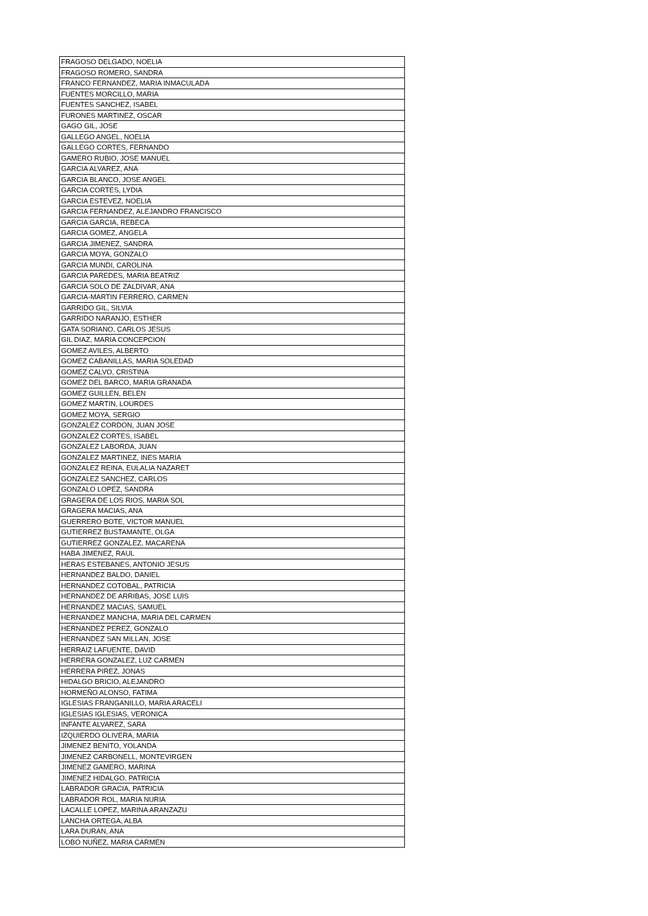| FRAGOSO DELGADO, NOELIA |
| FRAGOSO ROMERO, SANDRA |
| FRANCO FERNANDEZ, MARIA INMACULADA |
| FUENTES MORCILLO, MARIA |
| FUENTES SANCHEZ, ISABEL |
| FURONES MARTINEZ, OSCAR |
| GAGO GIL, JOSE |
| GALLEGO ANGEL, NOELIA |
| GALLEGO CORTES, FERNANDO |
| GAMERO RUBIO, JOSE MANUEL |
| GARCIA ALVAREZ, ANA |
| GARCIA BLANCO, JOSE ANGEL |
| GARCIA CORTES, LYDIA |
| GARCIA ESTEVEZ, NOELIA |
| GARCIA FERNANDEZ, ALEJANDRO FRANCISCO |
| GARCIA GARCIA, REBECA |
| GARCIA GOMEZ, ANGELA |
| GARCIA JIMENEZ, SANDRA |
| GARCIA MOYA, GONZALO |
| GARCIA MUNDI, CAROLINA |
| GARCIA PAREDES, MARIA BEATRIZ |
| GARCIA SOLO DE ZALDIVAR, ANA |
| GARCIA-MARTIN FERRERO, CARMEN |
| GARRIDO GIL, SILVIA |
| GARRIDO NARANJO, ESTHER |
| GATA SORIANO, CARLOS JESUS |
| GIL DIAZ, MARIA CONCEPCION |
| GOMEZ AVILES, ALBERTO |
| GOMEZ CABANILLAS, MARIA SOLEDAD |
| GOMEZ CALVO, CRISTINA |
| GOMEZ DEL BARCO, MARIA GRANADA |
| GOMEZ GUILLEN, BELEN |
| GOMEZ MARTIN, LOURDES |
| GOMEZ MOYA, SERGIO |
| GONZALEZ CORDON, JUAN JOSE |
| GONZALEZ CORTES, ISABEL |
| GONZALEZ LABORDA, JUAN |
| GONZALEZ MARTINEZ, INES MARIA |
| GONZALEZ REINA, EULALIA NAZARET |
| GONZALEZ SANCHEZ, CARLOS |
| GONZALO LOPEZ, SANDRA |
| GRAGERA DE LOS RIOS, MARIA SOL |
| GRAGERA MACIAS, ANA |
| GUERRERO BOTE, VICTOR MANUEL |
| GUTIERREZ BUSTAMANTE, OLGA |
| GUTIERREZ GONZALEZ, MACARENA |
| HABA JIMENEZ, RAUL |
| HERAS ESTEBANES, ANTONIO JESUS |
| HERNANDEZ BALDO, DANIEL |
| HERNANDEZ COTOBAL, PATRICIA |
| HERNANDEZ DE ARRIBAS, JOSE LUIS |
| HERNANDEZ MACIAS, SAMUEL |
| HERNANDEZ MANCHA, MARIA DEL CARMEN |
| HERNANDEZ PEREZ, GONZALO |
| HERNANDEZ SAN MILLAN, JOSE |
| HERRAIZ LAFUENTE, DAVID |
| HERRERA GONZALEZ, LUZ CARMEN |
| HERRERA PIREZ, JONAS |
| HIDALGO BRICIO, ALEJANDRO |
| HORMEÑO ALONSO, FATIMA |
| IGLESIAS FRANGANILLO, MARIA ARACELI |
| IGLESIAS IGLESIAS, VERONICA |
| INFANTE ALVAREZ, SARA |
| IZQUIERDO OLIVERA, MARIA |
| JIMENEZ BENITO, YOLANDA |
| JIMENEZ CARBONELL, MONTEVIRGEN |
| JIMENEZ GAMERO, MARINA |
| JIMENEZ HIDALGO, PATRICIA |
| LABRADOR GRACIA, PATRICIA |
| LABRADOR ROL, MARIA NURIA |
| LACALLE LOPEZ, MARINA ARANZAZU |
| LANCHA ORTEGA, ALBA |
| LARA DURAN, ANA |
| LOBO NUÑEZ, MARIA CARMEN |